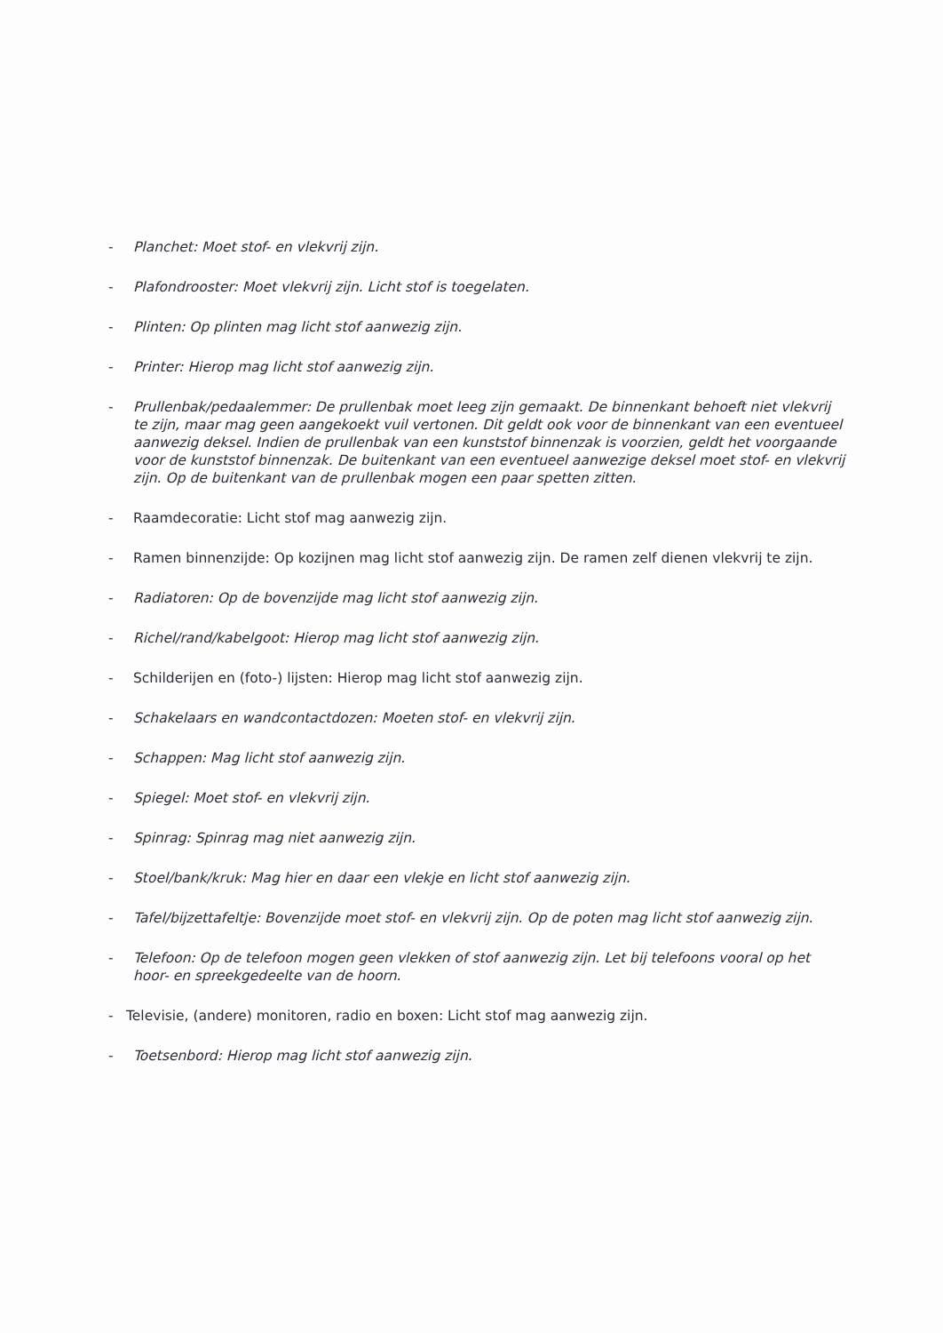- Planchet: Moet stof- en vlekvrij zijn.
- Plafondrooster: Moet vlekvrij zijn. Licht stof is toegelaten.
- Plinten: Op plinten mag licht stof aanwezig zijn.
- Printer: Hierop mag licht stof aanwezig zijn.
- Prullenbak/pedaalemmer: De prullenbak moet leeg zijn gemaakt. De binnenkant behoeft niet vlekvrij te zijn, maar mag geen aangekoekt vuil vertonen. Dit geldt ook voor de binnenkant van een eventueel aanwezig deksel. Indien de prullenbak van een kunststof binnenzak is voorzien, geldt het voorgaande voor de kunststof binnenzak. De buitenkant van een eventueel aanwezige deksel moet stof- en vlekvrij zijn. Op de buitenkant van de prullenbak mogen een paar spetten zitten.
- Raamdecoratie: Licht stof mag aanwezig zijn.
- Ramen binnenzijde: Op kozijnen mag licht stof aanwezig zijn. De ramen zelf dienen vlekvrij te zijn.
- Radiatoren: Op de bovenzijde mag licht stof aanwezig zijn.
- Richel/rand/kabelgoot: Hierop mag licht stof aanwezig zijn.
- Schilderijen en (foto-) lijsten: Hierop mag licht stof aanwezig zijn.
- Schakelaars en wandcontactdozen: Moeten stof- en vlekvrij zijn.
- Schappen: Mag licht stof aanwezig zijn.
- Spiegel: Moet stof- en vlekvrij zijn.
- Spinrag: Spinrag mag niet aanwezig zijn.
- Stoel/bank/kruk: Mag hier en daar een vlekje en licht stof aanwezig zijn.
- Tafel/bijzettafeltje: Bovenzijde moet stof- en vlekvrij zijn. Op de poten mag licht stof aanwezig zijn.
- Telefoon: Op de telefoon mogen geen vlekken of stof aanwezig zijn. Let bij telefoons vooral op het hoor- en spreekgedeelte van de hoorn.
- Televisie, (andere) monitoren, radio en boxen: Licht stof mag aanwezig zijn.
- Toetsenbord: Hierop mag licht stof aanwezig zijn.